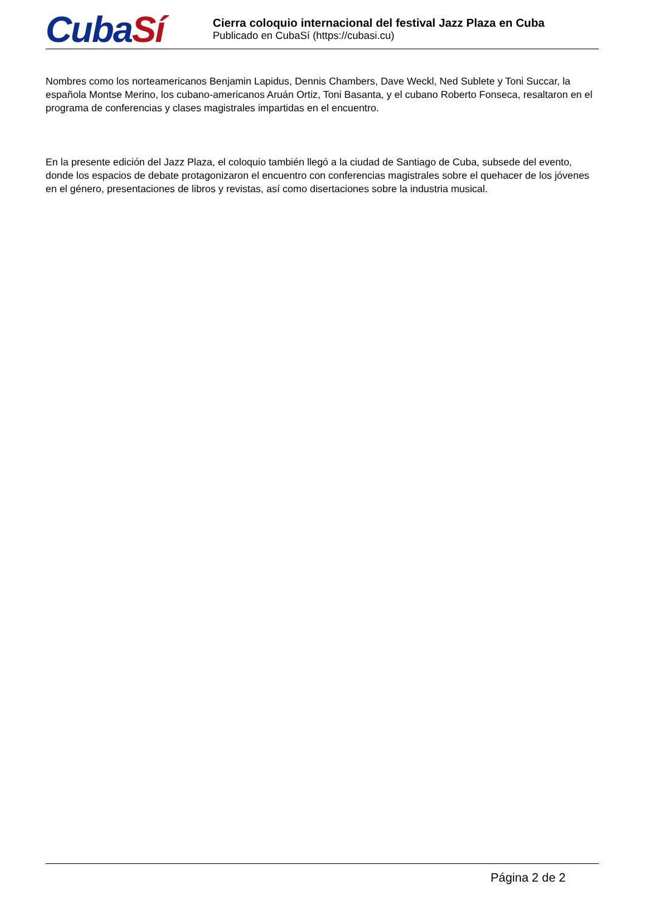CubaSí
Cierra coloquio internacional del festival Jazz Plaza en Cuba
Publicado en CubaSí (https://cubasi.cu)
Nombres como los norteamericanos Benjamin Lapidus, Dennis Chambers, Dave Weckl, Ned Sublete y Toni Succar, la española Montse Merino, los cubano-americanos Aruán Ortiz, Toni Basanta, y el cubano Roberto Fonseca, resaltaron en el programa de conferencias y clases magistrales impartidas en el encuentro.
En la presente edición del Jazz Plaza, el coloquio también llegó a la ciudad de Santiago de Cuba, subsede del evento, donde los espacios de debate protagonizaron el encuentro con conferencias magistrales sobre el quehacer de los jóvenes en el género, presentaciones de libros y revistas, así como disertaciones sobre la industria musical.
Página 2 de 2